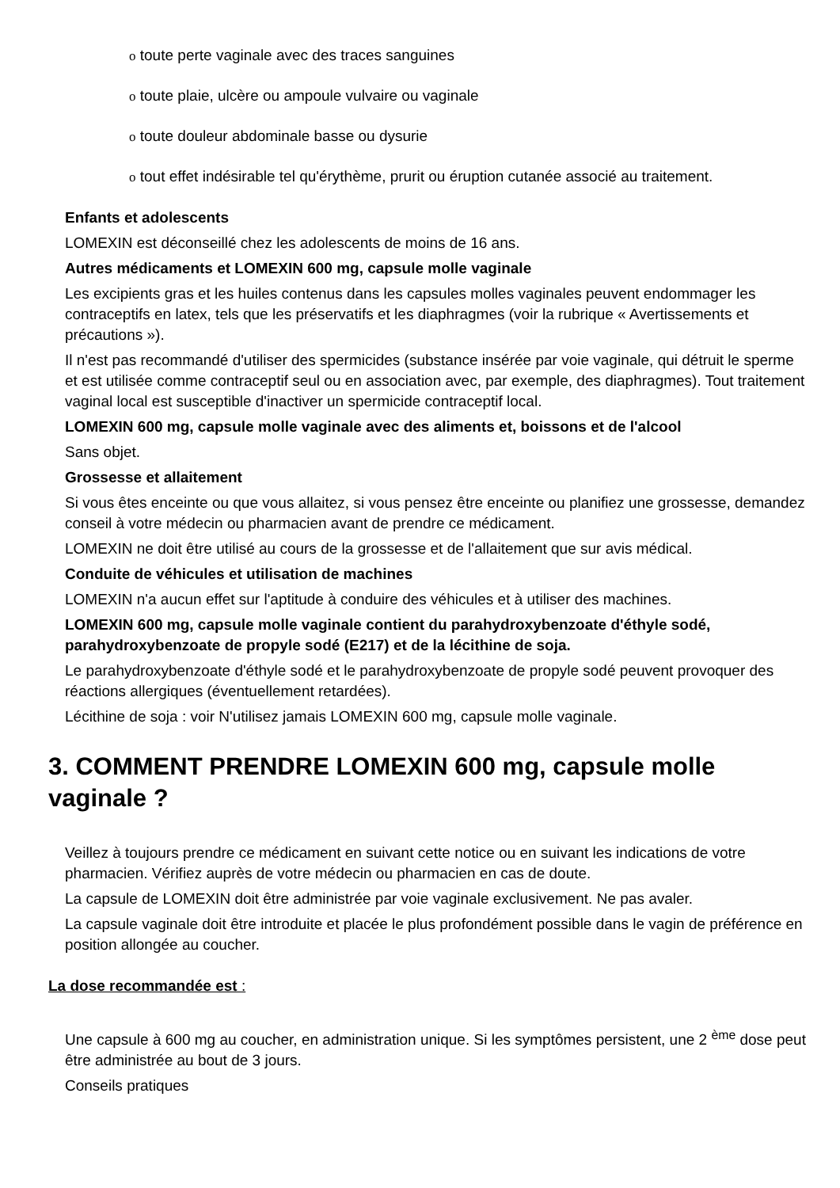o toute perte vaginale avec des traces sanguines
o toute plaie, ulcère ou ampoule vulvaire ou vaginale
o toute douleur abdominale basse ou dysurie
o tout effet indésirable tel qu'érythème, prurit ou éruption cutanée associé au traitement.
Enfants et adolescents
LOMEXIN est déconseillé chez les adolescents de moins de 16 ans.
Autres médicaments et LOMEXIN 600 mg, capsule molle vaginale
Les excipients gras et les huiles contenus dans les capsules molles vaginales peuvent endommager les contraceptifs en latex, tels que les préservatifs et les diaphragmes (voir la rubrique « Avertissements et précautions »).
Il n'est pas recommandé d'utiliser des spermicides (substance insérée par voie vaginale, qui détruit le sperme et est utilisée comme contraceptif seul ou en association avec, par exemple, des diaphragmes). Tout traitement vaginal local est susceptible d'inactiver un spermicide contraceptif local.
LOMEXIN 600 mg, capsule molle vaginale avec des aliments et, boissons et de l'alcool
Sans objet.
Grossesse et allaitement
Si vous êtes enceinte ou que vous allaitez, si vous pensez être enceinte ou planifiez une grossesse, demandez conseil à votre médecin ou pharmacien avant de prendre ce médicament.
LOMEXIN ne doit être utilisé au cours de la grossesse et de l'allaitement que sur avis médical.
Conduite de véhicules et utilisation de machines
LOMEXIN n'a aucun effet sur l'aptitude à conduire des véhicules et à utiliser des machines.
LOMEXIN 600 mg, capsule molle vaginale contient du parahydroxybenzoate d'éthyle sodé, parahydroxybenzoate de propyle sodé (E217) et de la lécithine de soja.
Le parahydroxybenzoate d'éthyle sodé et le parahydroxybenzoate de propyle sodé peuvent provoquer des réactions allergiques (éventuellement retardées).
Lécithine de soja : voir N'utilisez jamais LOMEXIN 600 mg, capsule molle vaginale.
3. COMMENT PRENDRE LOMEXIN 600 mg, capsule molle vaginale ?
Veillez à toujours prendre ce médicament en suivant cette notice ou en suivant les indications de votre pharmacien. Vérifiez auprès de votre médecin ou pharmacien en cas de doute.
La capsule de LOMEXIN doit être administrée par voie vaginale exclusivement. Ne pas avaler.
La capsule vaginale doit être introduite et placée le plus profondément possible dans le vagin de préférence en position allongée au coucher.
La dose recommandée est :
Une capsule à 600 mg au coucher, en administration unique. Si les symptômes persistent, une 2 <sup>ème</sup> dose peut être administrée au bout de 3 jours.
Conseils pratiques